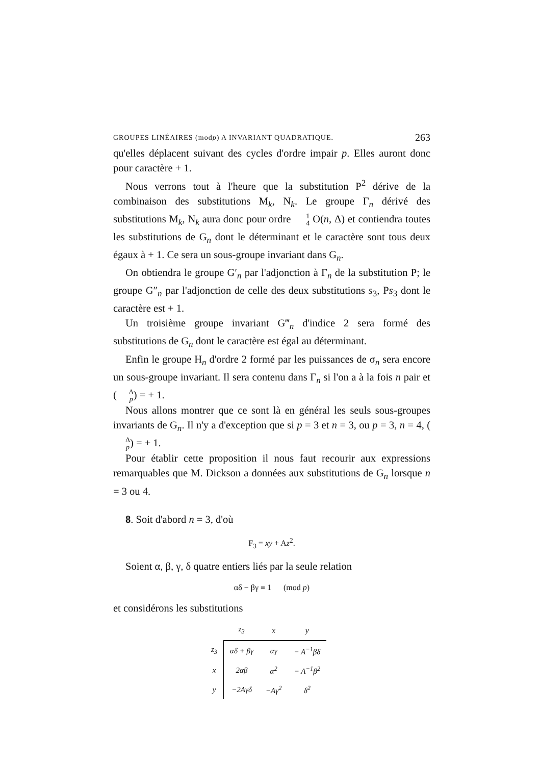GROUPES LINÉAIRES (modp) A INVARIANT QUADRATIQUE. 263
qu'elles déplacent suivant des cycles d'ordre impair p. Elles auront donc pour caractère + 1.
Nous verrons tout à l'heure que la substitution P<sup>2</sup> dérive de la combinaison des substitutions M<sub>k</sub>, N<sub>k</sub>. Le groupe Γ<sub>n</sub> dérivé des substitutions M<sub>k</sub>, N<sub>k</sub> aura donc pour ordre 1 4 O(n, Δ) et contiendra toutes les substitutions de G<sub>n</sub> dont le déterminant et le caractère sont tous deux égaux à + 1. Ce sera un sous-groupe invariant dans G<sub>n</sub>.
On obtiendra le groupe G′<sub>n</sub> par l'adjonction à Γ<sub>n</sub> de la substitution P; le groupe G″<sub>n</sub> par l'adjonction de celle des deux substitutions s<sub>3</sub>, Ps<sub>3</sub> dont le caractère est + 1.
Un troisième groupe invariant G‴<sub>n</sub> d'indice 2 sera formé des substitutions de G<sub>n</sub> dont le caractère est égal au déterminant.
Enfin le groupe H<sub>n</sub> d'ordre 2 formé par les puissances de σ<sub>n</sub> sera encore un sous-groupe invariant. Il sera contenu dans Γ<sub>n</sub> si l'on a à la fois n pair et (Δ p) = + 1.
Nous allons montrer que ce sont là en général les seuls sous-groupes invariants de G<sub>n</sub>. Il n'y a d'exception que si p = 3 et n = 3, ou p = 3, n = 4, (Δ p) = + 1.
Pour établir cette proposition il nous faut recourir aux expressions remarquables que M. Dickson a données aux substitutions de G<sub>n</sub> lorsque n = 3 ou 4.
8. Soit d'abord n = 3, d'où
F<sub>3</sub> = xy + Az<sup>2</sup>.
Soient α, β, γ, δ quatre entiers liés par la seule relation
αδ − βγ ≡ 1 (mod p)
et considérons les substitutions
| | z<sub>3</sub> | x | y |
| --- | --- | --- | --- |
| z<sub>3</sub> | αδ + βγ | αγ | − A<sup>−1</sup>βδ |
| x | 2αβ | α<sup>2</sup> | − A<sup>−1</sup>β<sup>2</sup> |
| y | −2Aγδ | −Aγ<sup>2</sup> | δ<sup>2</sup> |